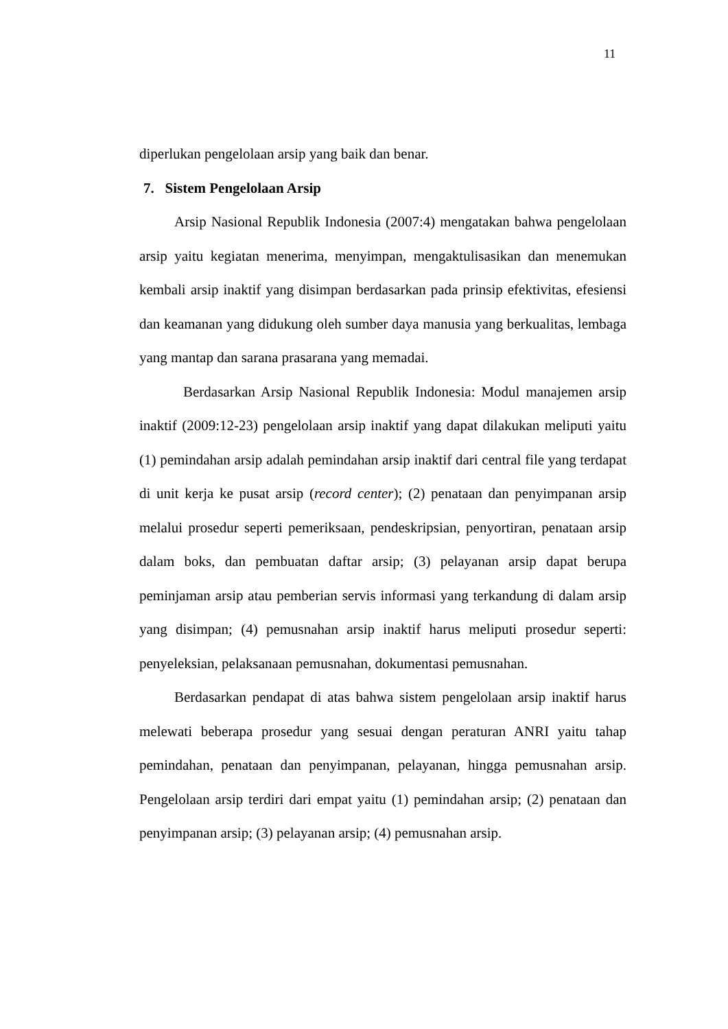11
diperlukan pengelolaan arsip yang baik dan benar.
7. Sistem Pengelolaan Arsip
Arsip Nasional Republik Indonesia (2007:4) mengatakan bahwa pengelolaan arsip yaitu kegiatan menerima, menyimpan, mengaktulisasikan dan menemukan kembali arsip inaktif yang disimpan berdasarkan pada prinsip efektivitas, efesiensi dan keamanan yang didukung oleh sumber daya manusia yang berkualitas, lembaga yang mantap dan sarana prasarana yang memadai.
Berdasarkan Arsip Nasional Republik Indonesia: Modul manajemen arsip inaktif (2009:12-23) pengelolaan arsip inaktif yang dapat dilakukan meliputi yaitu (1) pemindahan arsip adalah pemindahan arsip inaktif dari central file yang terdapat di unit kerja ke pusat arsip (record center); (2) penataan dan penyimpanan arsip melalui prosedur seperti pemeriksaan, pendeskripsian, penyortiran, penataan arsip dalam boks, dan pembuatan daftar arsip; (3) pelayanan arsip dapat berupa peminjaman arsip atau pemberian servis informasi yang terkandung di dalam arsip yang disimpan; (4) pemusnahan arsip inaktif harus meliputi prosedur seperti: penyeleksian, pelaksanaan pemusnahan, dokumentasi pemusnahan.
Berdasarkan pendapat di atas bahwa sistem pengelolaan arsip inaktif harus melewati beberapa prosedur yang sesuai dengan peraturan ANRI yaitu tahap pemindahan, penataan dan penyimpanan, pelayanan, hingga pemusnahan arsip. Pengelolaan arsip terdiri dari empat yaitu (1) pemindahan arsip; (2) penataan dan penyimpanan arsip; (3) pelayanan arsip; (4) pemusnahan arsip.